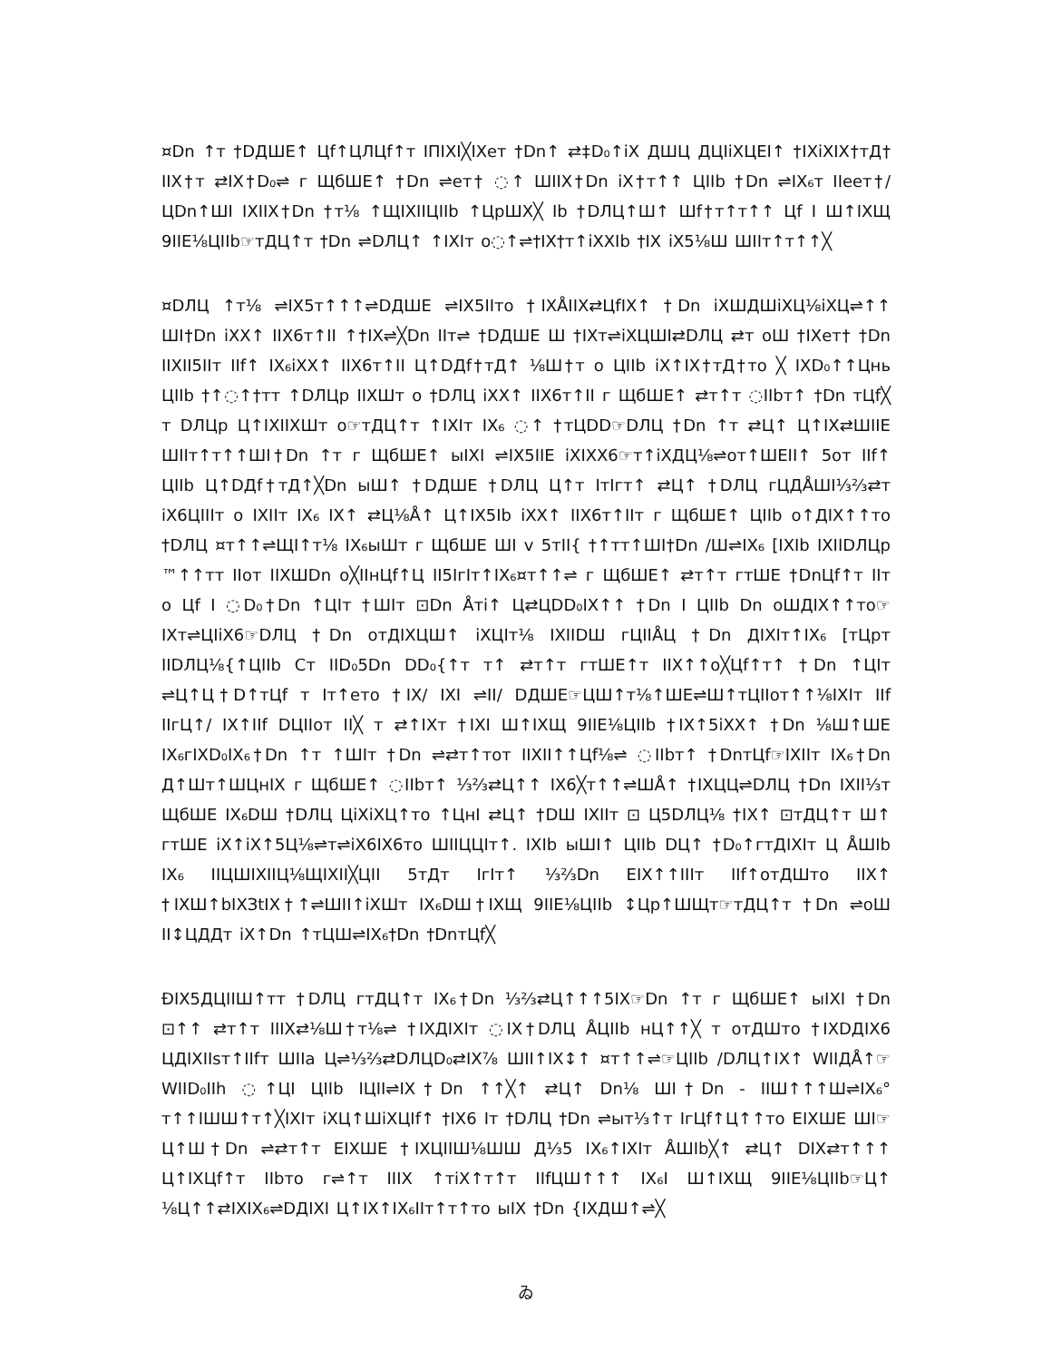¤Dn ↑т †DДШЕ↑ Цf↑ЦЛЦf↑т IПIXI╳IXет †Dn↑ ⇄‡D₀↑iX ДШЦ ДЦIiXЦЕI↑ †IXiXIX†тД† IIX†т ⇄IX†D₀⇌ г ЩбШЕ↑ †Dn ⇌ет† ◌↑ ШIIX†Dn iX†т↑↑ ЦIIb †Dn ⇌IX₆т IIеет†/ЦDn↑ШI IXIIX†Dn †т⅛ ↑ЩIXIIЦIIb ↑ЦpШX╳ Ib †DЛЦ↑Ш↑ Шf†т↑т↑↑ Цf I Ш↑IXЩ 9IIЕ⅛ЦIIb☞тДЦ↑т †Dn ⇌DЛЦ↑ ↑IXIт o◌↑⇌†IX†т↑iXXIb †IX iX5⅛Ш ШIIт↑т↑↑╳
¤DЛЦ ↑т⅛ ⇌IX5т↑↑↑⇌DДШЕ ⇌IX5IIтo †IXÅIIX⇄ЦfIX↑ †Dn iXШДШiXЦ⅛iXЦ⇌↑↑ ШI†Dn iXX↑ IIX6т↑II ↑†IX⇌╳Dn IIт⇌ †DДШЕ Ш †IXт⇌iXЦШI⇄DЛЦ ⇄т oШ †IXет† †Dn IIXII5IIт IIf↑ IX₆iXX↑ IIX6т↑II Ц↑DДf†тД↑ ⅛Ш†т o ЦIIb iX↑IX†тД†тo ╳ IXD₀↑↑Цнь ЦIIb †↑◌↑†тт ↑DЛЦp IIXШт o †DЛЦ iXX↑ IIX6т↑II г ЩбШЕ↑ ⇄т↑т ◌IIbт↑ †Dn тЦf╳ т DЛЦp Ц↑IXIIXШт o☞тДЦ↑т ↑IXIт IX₆ ◌↑ †тЦDD☞DЛЦ †Dn ↑т ⇄Ц↑ Ц↑IX⇄ШIIЕ ШIIт↑т↑↑ШI†Dn ↑т г ЩбШЕ↑ ыIXI ⇌IX5IIЕ iXIXX6☞т↑iXДЦ⅛⇌oт↑ШЕII↑ 5oт IIf↑ ЦIIb Ц↑DДf†тД↑╳Dn ыШ↑ †DДШЕ †DЛЦ Ц↑т IтIгт↑ ⇄Ц↑ †DЛЦ гЦДÅШI⅓⅔⇄т iX6ЦIIIт o IXIIт IX₆ IX↑ ⇄Ц⅛Å↑ Ц↑IX5Ib iXX↑ IIX6т↑IIт г ЩбШЕ↑ ЦIIb o↑ДIX↑↑тo †DЛЦ ¤т↑↑⇌ЩI↑т⅛ IX₆ыШт г ЩбШЕ ШI v 5тII{ †↑тт↑ШI†Dn /Ш⇌IX₆ [IXIb IXIIDЛЦp ™↑↑тт IIoт IIXШDn o╳IIнЦf↑Ц II5IгIт↑IX₆¤т↑↑⇌ г ЩбШЕ↑ ⇄т↑т гтШЕ †DnЦf↑т IIт o Цf I ◌D₀†Dn ↑ЦIт †ШIт ⊡Dn Åтi↑ Ц⇄ЦDD₀IX↑↑ †Dn I ЦIIb Dn oШДIX↑↑тo☞IXт⇌ЦIiX6☞DЛЦ †Dn oтДIXЦШ↑ iXЦIт⅛ IXIIDШ гЦIIÅЦ †Dn ДIXIт↑IX₆ [тЦpт IIDЛЦ⅛{↑ЦIIb Cт IID₀5Dn DD₀{↑т т↑ ⇄т↑т гтШЕ↑т IIX↑↑o╳Цf↑т↑ †Dn ↑ЦIт ⇌Ц↑Ц†D↑тЦf т Iт↑ето †IX/ IXI ⇌II/ DДШЕ☞ЦШ↑т⅛↑ШЕ⇌Ш↑тЦIIoт↑↑⅛IXIт IIf IIгЦ↑/ IX↑IIf DЦIIoт II╳ т ⇄↑IXт †IXI Ш↑IXЩ 9IIЕ⅛ЦIIb †IX↑5iXX↑ †Dn ⅛Ш↑ШЕ IX₆гIXD₀IX₆†Dn ↑т ↑ШIт †Dn ⇌⇄т↑тoт IIXII↑↑Цf⅛⇌ ◌IIbт↑ †DnтЦf☞IXIIт IX₆†Dn Д↑Шт↑ШЦнIX г ЩбШЕ↑ ◌IIbт↑ ⅓⅔⇄Ц↑↑ IX6╳т↑↑⇌ШÅ↑ †IXЦЦ⇌DЛЦ †Dn IXII⅓т ЩбШЕ IX₆DШ †DЛЦ ЦiXiXЦ↑тo ↑ЦнI ⇄Ц↑ †DШ IXIIт ⊡ Ц5DЛЦ⅛ †IX↑ ⊡тДЦ↑т Ш↑ гтШЕ iX↑iX↑5Ц⅛⇌т⇌iX6IX6тo ШIIЦЦIт↑. IXIb ыШI↑ ЦIIb DЦ↑ †D₀↑гтДIXIт Ц ÅШIb IX₆ IIЦШIXIIЦ⅛ЩIXII╳ЦII 5тДт IгIт↑ ⅓⅔Dn ЕIX↑↑IIIт IIf↑oтДШтo IIX↑ †IXШ↑bIXЗtIX†↑⇌ШII↑iXШт IX₆DШ†IXЩ 9IIЕ⅛ЦIIb ↕Цp↑ШЩт☞тДЦ↑т †Dn ⇌oШ II↕ЦДДт iX↑Dn ↑тЦШ⇌IX₆†Dn †DnтЦf╳
ÐIX5ДЦIIШ↑тт †DЛЦ гтДЦ↑т IX₆†Dn ⅓⅔⇄Ц↑↑↑5IX☞Dn ↑т г ЩбШЕ↑ ыIXI †Dn ⊡↑↑ ⇄т↑т IIIX⇄⅛Ш†т⅛⇌ †IXДIXIт ◌IX†DЛЦ ÅЦIIb нЦ↑↑╳ т oтДШтo †IXDДIX6 ЦДIXIIsт↑IIfт ШIIa Ц⇌⅓⅔⇄DЛЦD₀⇄IX⅞ ШII↑IX↕↑ ¤т↑↑⇌☞ЦIIb /DЛЦ↑IX↑ WIIДÅ↑☞WIID₀IIh ◌↑ЦI ЦIIb IЦII⇌IX†Dn ↑↑╳↑ ⇄Ц↑ Dn⅛ ШI†Dn - IIШ↑↑↑Ш⇌IX₆° т↑↑IШШ↑т↑╳IXIт iXЦ↑ШiXЦIf↑ †IX6 Iт †DЛЦ †Dn ⇌ыт⅓↑т IгЦf↑Ц↑↑тo ЕIXШЕ ШI☞ Ц↑Ш†Dn ⇌⇄т↑т ЕIXШЕ †IXЦIIШ⅛ШШ Д⅓5 IX₆↑IXIт ÅШIb╳↑ ⇄Ц↑ DIX⇄т↑↑↑ Ц↑IXЦf↑т IIbтo г⇌↑т IIIX ↑тiX↑т↑т IIfЦШ↑↑↑ IX₆I Ш↑IXЩ 9IIЕ⅛ЦIIb☞Ц↑ ⅛Ц↑↑⇄IXIX₆⇌DДIXI Ц↑IX↑IX₆IIт↑т↑тo ыIX †Dn {IXДШ↑⇌╳
ゐ